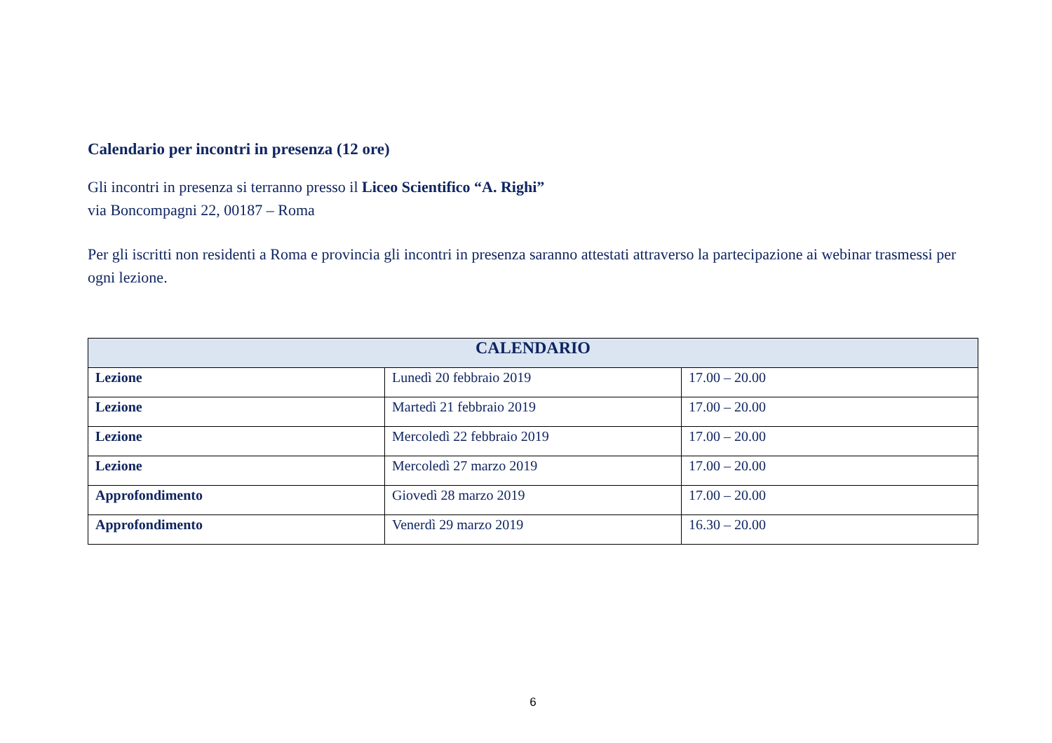Calendario per incontri in presenza (12 ore)
Gli incontri in presenza si terranno presso il Liceo Scientifico “A. Righi”
via Boncompagni 22, 00187 – Roma
Per gli iscritti non residenti a Roma e provincia gli incontri in presenza saranno attestati attraverso la partecipazione ai webinar trasmessi per ogni lezione.
| CALENDARIO | | |
| --- | --- | --- |
| Lezione | Lunedì 20 febbraio 2019 | 17.00 – 20.00 |
| Lezione | Martedì 21 febbraio 2019 | 17.00 – 20.00 |
| Lezione | Mercoledì 22 febbraio 2019 | 17.00 – 20.00 |
| Lezione | Mercoledì 27 marzo 2019 | 17.00 – 20.00 |
| Approfondimento | Giovedì 28 marzo 2019 | 17.00 – 20.00 |
| Approfondimento | Venerdì 29 marzo 2019 | 16.30 – 20.00 |
6